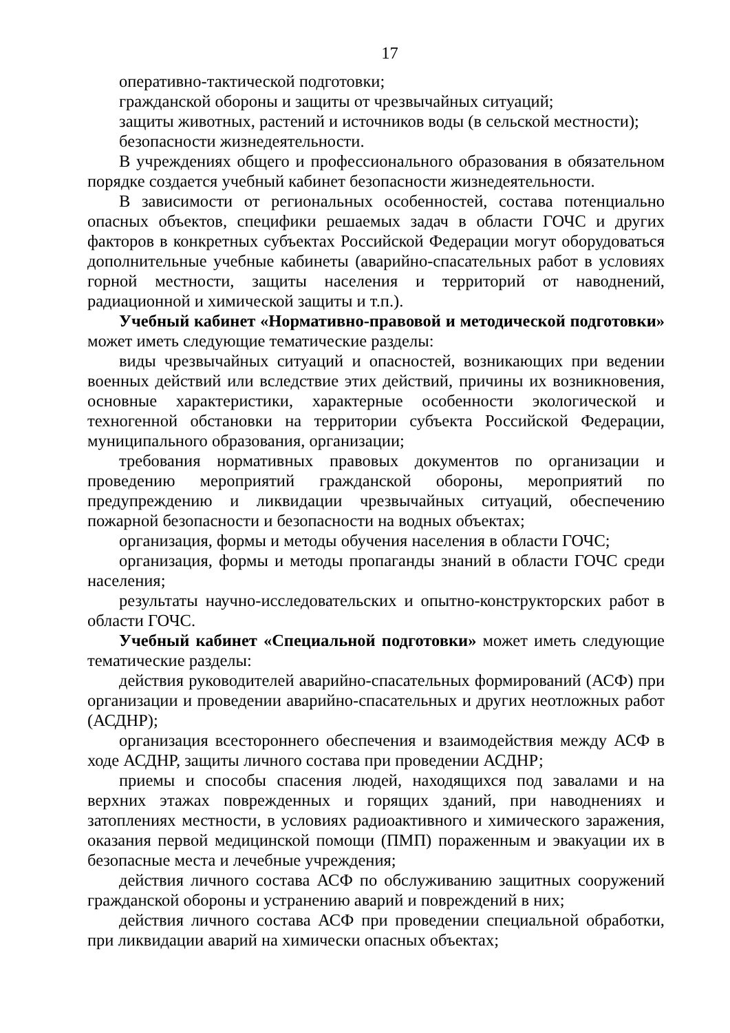17
оперативно-тактической подготовки;
гражданской обороны и защиты от чрезвычайных ситуаций;
защиты животных, растений и источников воды (в сельской местности);
безопасности жизнедеятельности.
В учреждениях общего и профессионального образования в обязательном порядке создается учебный кабинет безопасности жизнедеятельности.
В зависимости от региональных особенностей, состава потенциально опасных объектов, специфики решаемых задач в области ГОЧС и других факторов в конкретных субъектах Российской Федерации могут оборудоваться дополнительные учебные кабинеты (аварийно-спасательных работ в условиях горной местности, защиты населения и территорий от наводнений, радиационной и химической защиты и т.п.).
Учебный кабинет «Нормативно-правовой и методической подготовки» может иметь следующие тематические разделы:
виды чрезвычайных ситуаций и опасностей, возникающих при ведении военных действий или вследствие этих действий, причины их возникновения, основные характеристики, характерные особенности экологической и техногенной обстановки на территории субъекта Российской Федерации, муниципального образования, организации;
требования нормативных правовых документов по организации и проведению мероприятий гражданской обороны, мероприятий по предупреждению и ликвидации чрезвычайных ситуаций, обеспечению пожарной безопасности и безопасности на водных объектах;
организация, формы и методы обучения населения в области ГОЧС;
организация, формы и методы пропаганды знаний в области ГОЧС среди населения;
результаты научно-исследовательских и опытно-конструкторских работ в области ГОЧС.
Учебный кабинет «Специальной подготовки» может иметь следующие тематические разделы:
действия руководителей аварийно-спасательных формирований (АСФ) при организации и проведении аварийно-спасательных и других неотложных работ (АСДНР);
организация всестороннего обеспечения и взаимодействия между АСФ в ходе АСДНР, защиты личного состава при проведении АСДНР;
приемы и способы спасения людей, находящихся под завалами и на верхних этажах поврежденных и горящих зданий, при наводнениях и затоплениях местности, в условиях радиоактивного и химического заражения, оказания первой медицинской помощи (ПМП) пораженным и эвакуации их в безопасные места и лечебные учреждения;
действия личного состава АСФ по обслуживанию защитных сооружений гражданской обороны и устранению аварий и повреждений в них;
действия личного состава АСФ при проведении специальной обработки, при ликвидации аварий на химически опасных объектах;